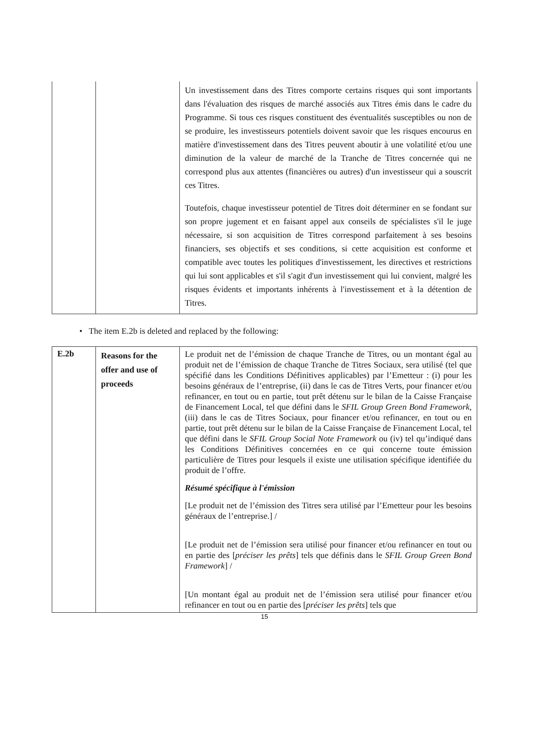| | | Un investissement dans des Titres comporte certains risques qui sont importants dans l'évaluation des risques de marché associés aux Titres émis dans le cadre du Programme. Si tous ces risques constituent des éventualités susceptibles ou non de se produire, les investisseurs potentiels doivent savoir que les risques encourus en matière d'investissement dans des Titres peuvent aboutir à une volatilité et/ou une diminution de la valeur de marché de la Tranche de Titres concernée qui ne correspond plus aux attentes (financières ou autres) d'un investisseur qui a souscrit ces Titres. Toutefois, chaque investisseur potentiel de Titres doit déterminer en se fondant sur son propre jugement et en faisant appel aux conseils de spécialistes s'il le juge nécessaire, si son acquisition de Titres correspond parfaitement à ses besoins financiers, ses objectifs et ses conditions, si cette acquisition est conforme et compatible avec toutes les politiques d'investissement, les directives et restrictions qui lui sont applicables et s'il s'agit d'un investissement qui lui convient, malgré les risques évidents et importants inhérents à l'investissement et à la détention de Titres. |
• The item E.2b is deleted and replaced by the following:
| E.2b | Reasons for the offer and use of proceeds | Le produit net de l’émission de chaque Tranche de Titres, ou un montant égal au produit net de l’émission de chaque Tranche de Titres Sociaux, sera utilisé (tel que spécifié dans les Conditions Définitives applicables) par l’Emetteur : (i) pour les besoins généraux de l’entreprise, (ii) dans le cas de Titres Verts, pour financer et/ou refinancer, en tout ou en partie, tout prêt détenu sur le bilan de la Caisse Française de Financement Local, tel que défini dans le SFIL Group Green Bond Framework , (iii) dans le cas de Titres Sociaux, pour financer et/ou refinancer, en tout ou en partie, tout prêt détenu sur le bilan de la Caisse Française de Financement Local, tel que défini dans le SFIL Group Social Note Framework ou (iv) tel qu’indiqué dans les Conditions Définitives concernées en ce qui concerne toute émission particulière de Titres pour lesquels il existe une utilisation spécifique identifiée du produit de l’offre. Résumé spécifique à l'émission [Le produit net de l’émission des Titres sera utilisé par l’Emetteur pour les besoins généraux de l’entreprise.] / [Le produit net de l’émission sera utilisé pour financer et/ou refinancer en tout ou en partie des [ préciser les prêts ] tels que définis dans le SFIL Group Green Bond Framework ] / [Un montant égal au produit net de l’émission sera utilisé pour financer et/ou refinancer en tout ou en partie des [ préciser les prêts ] tels que |
15